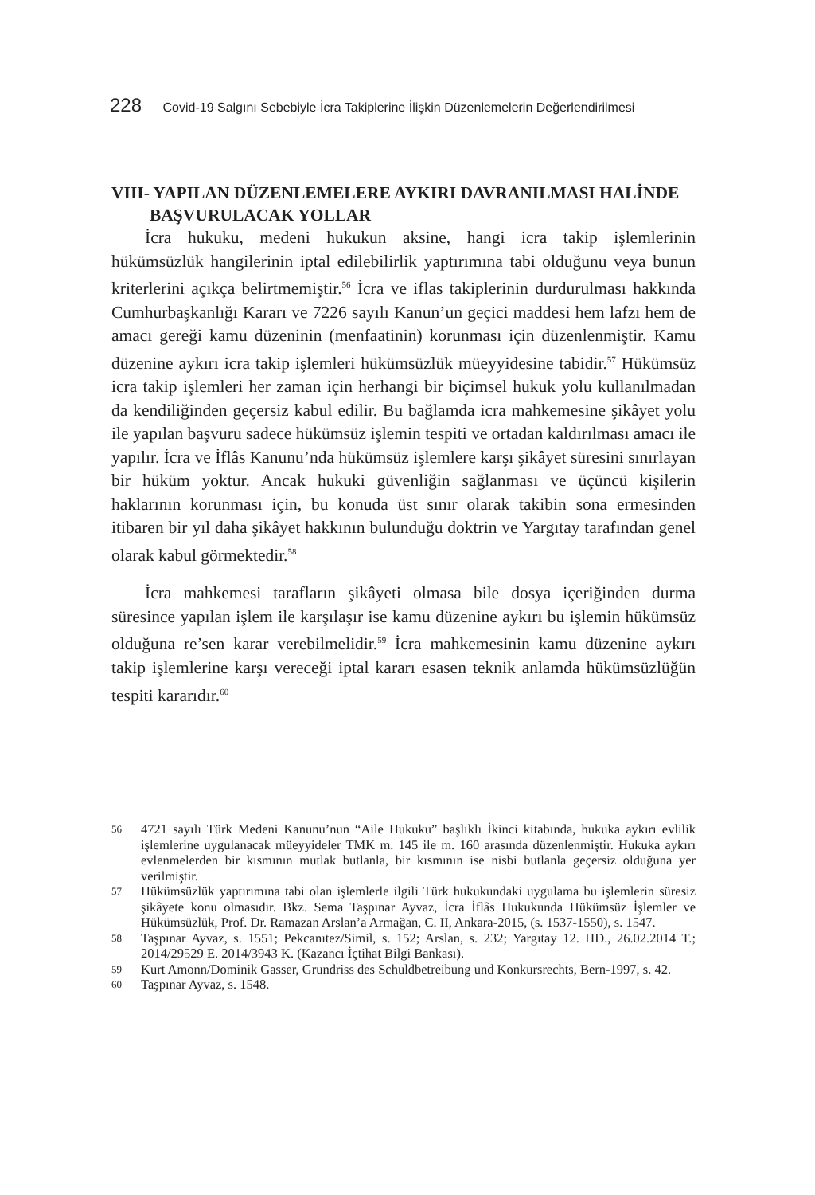228 Covid-19 Salgını Sebebiyle İcra Takiplerine İlişkin Düzenlemelerin Değerlendirilmesi
VIII- YAPILAN DÜZENLEMELERE AYKIRI DAVRANILMASI HALİNDE BAŞVURULACAK YOLLAR
İcra hukuku, medeni hukukun aksine, hangi icra takip işlemlerinin hükümsüzlük hangilerinin iptal edilebilirlik yaptırımına tabi olduğunu veya bunun kriterlerini açıkça belirtmemiştir.<sup>56</sup> İcra ve iflas takiplerinin durdurulması hakkında Cumhurbaşkanlığı Kararı ve 7226 sayılı Kanun’un geçici maddesi hem lafzı hem de amacı gereği kamu düzeninin (menfaatinin) korunması için düzenlenmiştir. Kamu düzenine aykırı icra takip işlemleri hükümsüzlük müeyyidesine tabidir.<sup>57</sup> Hükümsüz icra takip işlemleri her zaman için herhangi bir biçimsel hukuk yolu kullanılmadan da kendiliğinden geçersiz kabul edilir. Bu bağlamda icra mahkemesine şikâyet yolu ile yapılan başvuru sadece hükümsüz işlemin tespiti ve ortadan kaldırılması amacı ile yapılır. İcra ve İflâs Kanunu’nda hükümsüz işlemlere karşı şikâyet süresini sınırlayan bir hüküm yoktur. Ancak hukuki güvenliğin sağlanması ve üçüncü kişilerin haklarının korunması için, bu konuda üst sınır olarak takibin sona ermesinden itibaren bir yıl daha şikâyet hakkının bulunduğu doktrin ve Yargıtay tarafından genel olarak kabul görmektedir.<sup>58</sup>
İcra mahkemesi tarafların şikâyeti olmasa bile dosya içeriğinden durma süresince yapılan işlem ile karşılaşır ise kamu düzenine aykırı bu işlemin hükümsüz olduğuna re’sen karar verebilmelidir.<sup>59</sup> İcra mahkemesinin kamu düzenine aykırı takip işlemlerine karşı vereceği iptal kararı esasen teknik anlamda hükümsüzlüğün tespiti kararıdır.<sup>60</sup>
56 4721 sayılı Türk Medeni Kanunu’nun “Aile Hukuku” başlıklı İkinci kitabında, hukuka aykırı evlilik işlemlerine uygulanacak müeyyideler TMK m. 145 ile m. 160 arasında düzenlenmiştir. Hukuka aykırı evlenmelerden bir kısmının mutlak butlanla, bir kısmının ise nisbi butlanla geçersiz olduğuna yer verilmiştir.
57 Hükümsüzlük yaptırımına tabi olan işlemlerle ilgili Türk hukukundaki uygulama bu işlemlerin süresiz şikâyete konu olmasıdır. Bkz. Sema Taşpınar Ayvaz, İcra İflâs Hukukunda Hükümsüz İşlemler ve Hükümsüzlük, Prof. Dr. Ramazan Arslan’a Armağan, C. II, Ankara-2015, (s. 1537-1550), s. 1547.
58 Taşpınar Ayvaz, s. 1551; Pekcanıtez/Simil, s. 152; Arslan, s. 232; Yargıtay 12. HD., 26.02.2014 T.; 2014/29529 E. 2014/3943 K. (Kazancı İçtihat Bilgi Bankası).
59 Kurt Amonn/Dominik Gasser, Grundriss des Schuldbetreibung und Konkursrechts, Bern-1997, s. 42.
60 Taşpınar Ayvaz, s. 1548.